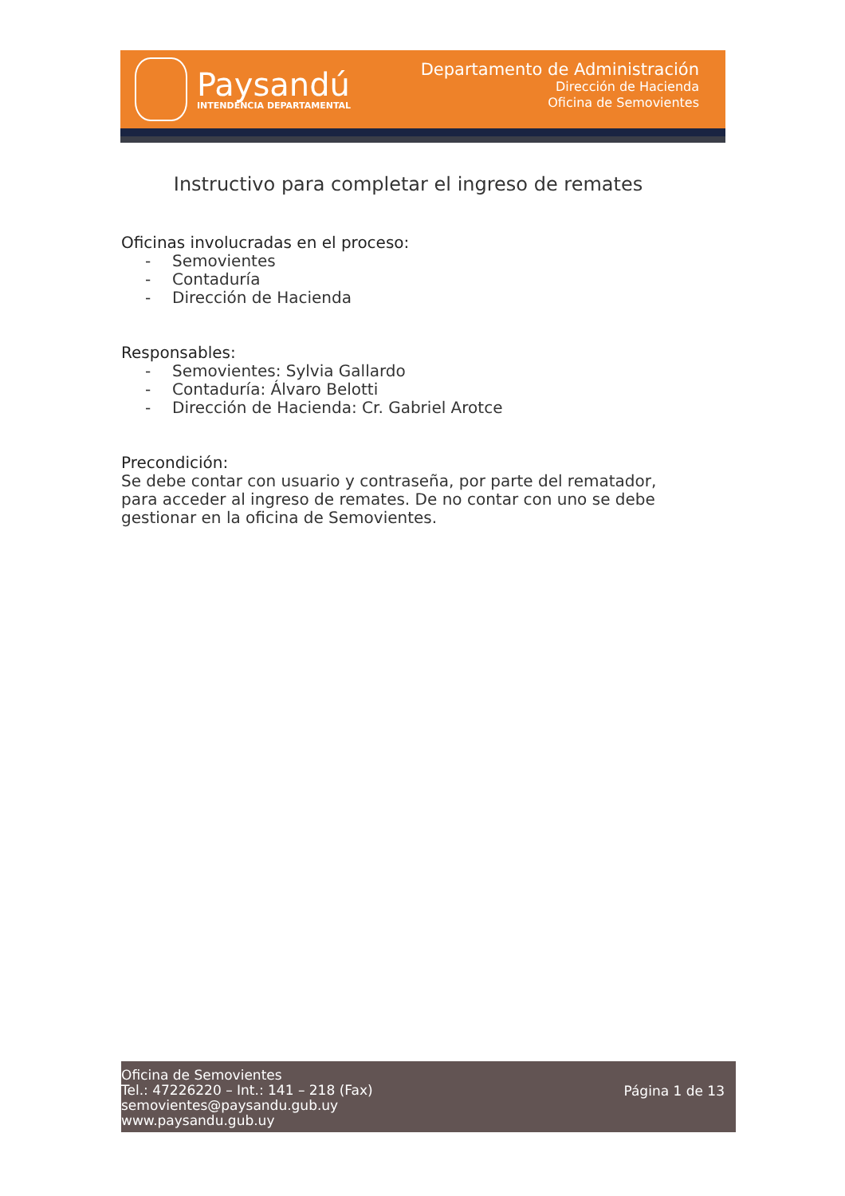Paysandú
INTENDENCIA DEPARTAMENTAL
Departamento de Administración
Dirección de Hacienda
Oficina de Semovientes
Instructivo para completar el ingreso de remates
Oficinas involucradas en el proceso:
- Semovientes
- Contaduría
- Dirección de Hacienda
Responsables:
- Semovientes: Sylvia Gallardo
- Contaduría: Álvaro Belotti
- Dirección de Hacienda: Cr. Gabriel Arotce
Precondición:
Se debe contar con usuario y contraseña, por parte del rematador, para acceder al ingreso de remates. De no contar con uno se debe gestionar en la oficina de Semovientes.
Oficina de Semovientes
Tel.: 47226220 – Int.: 141 – 218 (Fax)
semovientes@paysandu.gub.uy
www.paysandu.gub.uy
Página 1 de 13